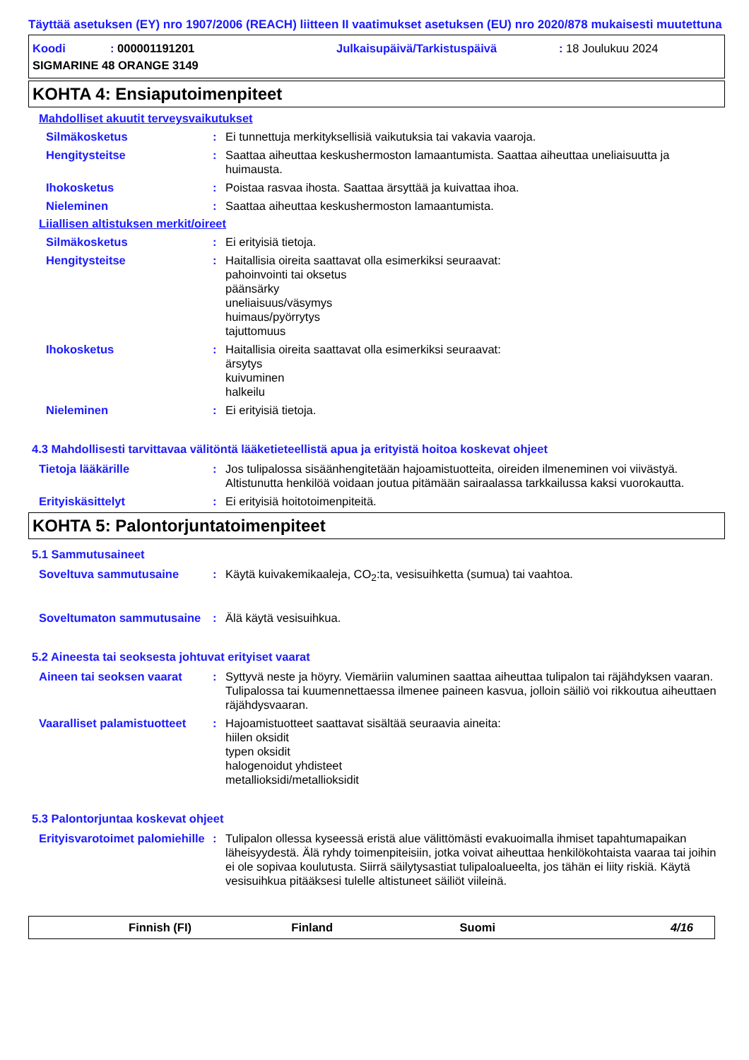Täyttää asetuksen (EY) nro 1907/2006 (REACH) liitteen II vaatimukset asetuksen (EU) nro 2020/878 mukaisesti muutettuna
Koodi: 000001191201 Julkaisupäivä/Tarkistuspäivä: 18 Joulukuu 2024
SIGMARINE 48 ORANGE 3149
KOHTA 4: Ensiaputoimenpiteet
Mahdolliset akuutit terveysvaikutukset
Silmäkosketus : Ei tunnettuja merkityksellisiä vaikutuksia tai vakavia vaaroja.
Hengitysteitse : Saattaa aiheuttaa keskushermoston lamaantumista. Saattaa aiheuttaa uneliaisuutta ja huimausta.
Ihokosketus : Poistaa rasvaa ihosta. Saattaa ärsyttää ja kuivattaa ihoa.
Nieleminen : Saattaa aiheuttaa keskushermoston lamaantumista.
Liiallisen altistuksen merkit/oireet
Silmäkosketus : Ei erityisiä tietoja.
Hengitysteitse : Haitallisia oireita saattavat olla esimerkiksi seuraavat:
pahoinvointi tai oksetus
päänsärky
uneliaisuus/väsymys
huimaus/pyörrytys
tajuttomuus
Ihokosketus : Haitallisia oireita saattavat olla esimerkiksi seuraavat:
ärsytys
kuivuminen
halkeilu
Nieleminen : Ei erityisiä tietoja.
4.3 Mahdollisesti tarvittavaa välitöntä lääketieteellistä apua ja erityistä hoitoa koskevat ohjeet
Tietoja lääkärille : Jos tulipalossa sisäänhengitetään hajoamistuotteita, oireiden ilmeneminen voi viivästyä. Altistunutta henkilöä voidaan joutua pitämään sairaalassa tarkkailussa kaksi vuorokautta.
Erityiskäsittelyt : Ei erityisiä hoitotoimenpiteitä.
KOHTA 5: Palontorjuntatoimenpiteet
5.1 Sammutusaineet
Soveltuva sammutusaine : Käytä kuivakemikaaleja, CO<sub>2</sub>:ta, vesisuihketta (sumua) tai vaahtoa.
Soveltumaton sammutusaine
: Älä käytä vesisuihkua.
5.2 Aineesta tai seoksesta johtuvat erityiset vaarat
Aineen tai seoksen vaarat
: Syttyvä neste ja höyry. Viemäriin valuminen saattaa aiheuttaa tulipalon tai räjähdyksen vaaran. Tulipalossa tai kuumennettaessa ilmenee paineen kasvua, jolloin säiliö voi rikkoutua aiheuttaen räjähdysvaaran.
Vaaralliset palamistuotteet
: Hajoamistuotteet saattavat sisältää seuraavia aineita:
hiilen oksidit
typen oksidit
halogenoidut yhdisteet
metallioksidi/metallioksidit
5.3 Palontorjuntaa koskevat ohjeet
Erityisvarotoimet palomiehille
: Tulipalon ollessa kyseessä eristä alue välittömästi evakuoimalla ihmiset tapahtumapaikan läheisyydestä. Älä ryhdy toimenpiteisiin, jotka voivat aiheuttaa henkilökohtaista vaaraa tai joihin ei ole sopivaa koulutusta. Siirrä säilytysastiat tulipaloalueelta, jos tähän ei liity riskiä. Käytä vesisuihkua pitääksesi tulelle altistuneet säiliöt viileinä.
Finnish (FI) Finland Suomi 4/16